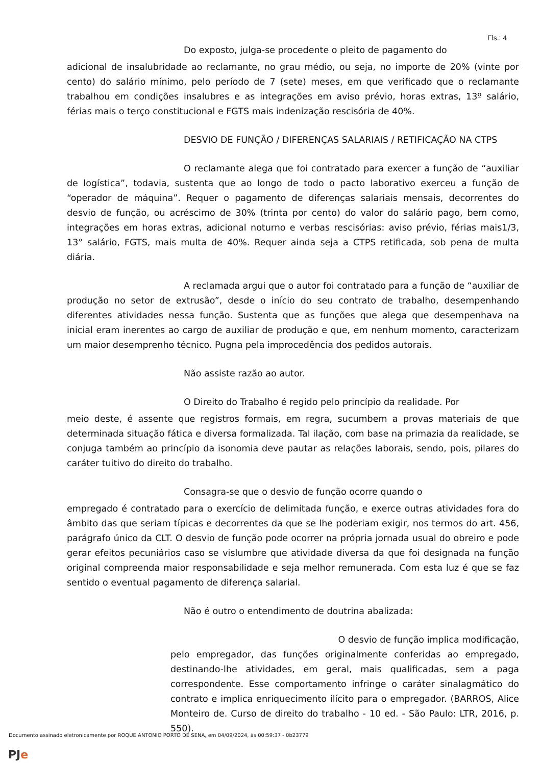Fls.: 4
Do exposto, julga-se procedente o pleito de pagamento do
adicional de insalubridade ao reclamante, no grau médio, ou seja, no importe de 20% (vinte por cento) do salário mínimo, pelo período de 7 (sete) meses, em que verificado que o reclamante trabalhou em condições insalubres e as integrações em aviso prévio, horas extras, 13º salário, férias mais o terço constitucional e FGTS mais indenização rescisória de 40%.
DESVIO DE FUNÇÃO / DIFERENÇAS SALARIAIS / RETIFICAÇÃO NA CTPS
O reclamante alega que foi contratado para exercer a função de “auxiliar de logística”, todavia, sustenta que ao longo de todo o pacto laborativo exerceu a função de “operador de máquina”. Requer o pagamento de diferenças salariais mensais, decorrentes do desvio de função, ou acréscimo de 30% (trinta por cento) do valor do salário pago, bem como, integrações em horas extras, adicional noturno e verbas rescisórias: aviso prévio, férias mais1/3, 13° salário, FGTS, mais multa de 40%. Requer ainda seja a CTPS retificada, sob pena de multa diária.
A reclamada argui que o autor foi contratado para a função de “auxiliar de produção no setor de extrusão”, desde o início do seu contrato de trabalho, desempenhando diferentes atividades nessa função. Sustenta que as funções que alega que desempenhava na inicial eram inerentes ao cargo de auxiliar de produção e que, em nenhum momento, caracterizam um maior desemprenho técnico. Pugna pela improcedência dos pedidos autorais.
Não assiste razão ao autor.
O Direito do Trabalho é regido pelo princípio da realidade. Por
meio deste, é assente que registros formais, em regra, sucumbem a provas materiais de que determinada situação fática e diversa formalizada. Tal ilação, com base na primazia da realidade, se conjuga também ao princípio da isonomia deve pautar as relações laborais, sendo, pois, pilares do caráter tuitivo do direito do trabalho.
Consagra-se que o desvio de função ocorre quando o
empregado é contratado para o exercício de delimitada função, e exerce outras atividades fora do âmbito das que seriam típicas e decorrentes da que se lhe poderiam exigir, nos termos do art. 456, parágrafo único da CLT. O desvio de função pode ocorrer na própria jornada usual do obreiro e pode gerar efeitos pecuniários caso se vislumbre que atividade diversa da que foi designada na função original compreenda maior responsabilidade e seja melhor remunerada. Com esta luz é que se faz sentido o eventual pagamento de diferença salarial.
Não é outro o entendimento de doutrina abalizada:
O desvio de função implica modificação,
pelo empregador, das funções originalmente conferidas ao empregado, destinando-lhe atividades, em geral, mais qualificadas, sem a paga correspondente. Esse comportamento infringe o caráter sinalagmático do contrato e implica enriquecimento ilícito para o empregador. (BARROS, Alice Monteiro de. Curso de direito do trabalho - 10 ed. - São Paulo: LTR, 2016, p. 550).
Documento assinado eletronicamente por ROQUE ANTONIO PORTO DE SENA, em 04/09/2024, às 00:59:37 - 0b23779
PJe